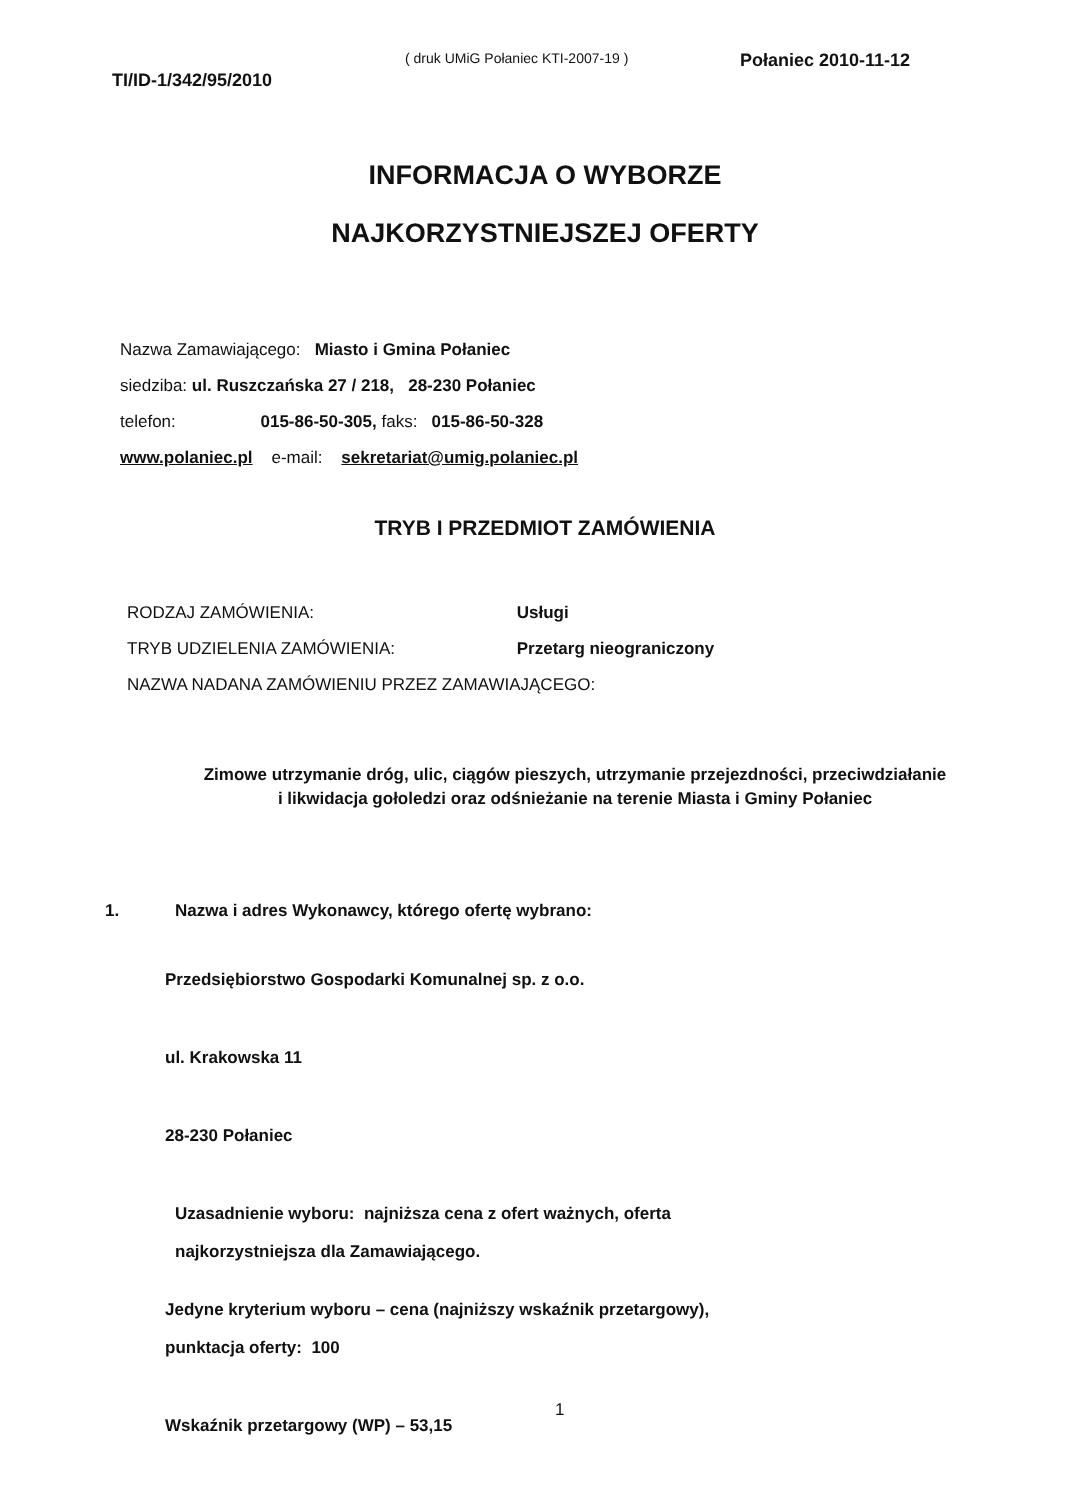( druk UMiG Połaniec KTI-2007-19 )
TI/ID-1/342/95/2010 Połaniec 2010-11-12
INFORMACJA O WYBORZE
NAJKORZYSTNIEJSZEJ OFERTY
Nazwa Zamawiającego: Miasto i Gmina Połaniec
siedziba: ul. Ruszczańska 27 / 218, 28-230 Połaniec
telefon: 015-86-50-305, faks: 015-86-50-328
www.polaniec.pl e-mail: sekretariat@umig.polaniec.pl
TRYB I PRZEDMIOT ZAMÓWIENIA
RODZAJ ZAMÓWIENIA: Usługi
TRYB UDZIELENIA ZAMÓWIENIA: Przetarg nieograniczony
NAZWA NADANA ZAMÓWIENIU PRZEZ ZAMAWIAJĄCEGO:
Zimowe utrzymanie dróg, ulic, ciągów pieszych, utrzymanie przejezdności, przeciwdziałanie i likwidacja gołoledzi oraz odśnieżanie na terenie Miasta i Gminy Połaniec
1. Nazwa i adres Wykonawcy, którego ofertę wybrano:
Przedsiębiorstwo Gospodarki Komunalnej sp. z o.o.
ul. Krakowska 11
28-230 Połaniec
Uzasadnienie wyboru: najniższa cena z ofert ważnych, oferta
najkorzystniejsza dla Zamawiającego.
Jedyne kryterium wyboru – cena (najniższy wskaźnik przetargowy),
punktacja oferty: 100
Wskaźnik przetargowy (WP) – 53,15
1